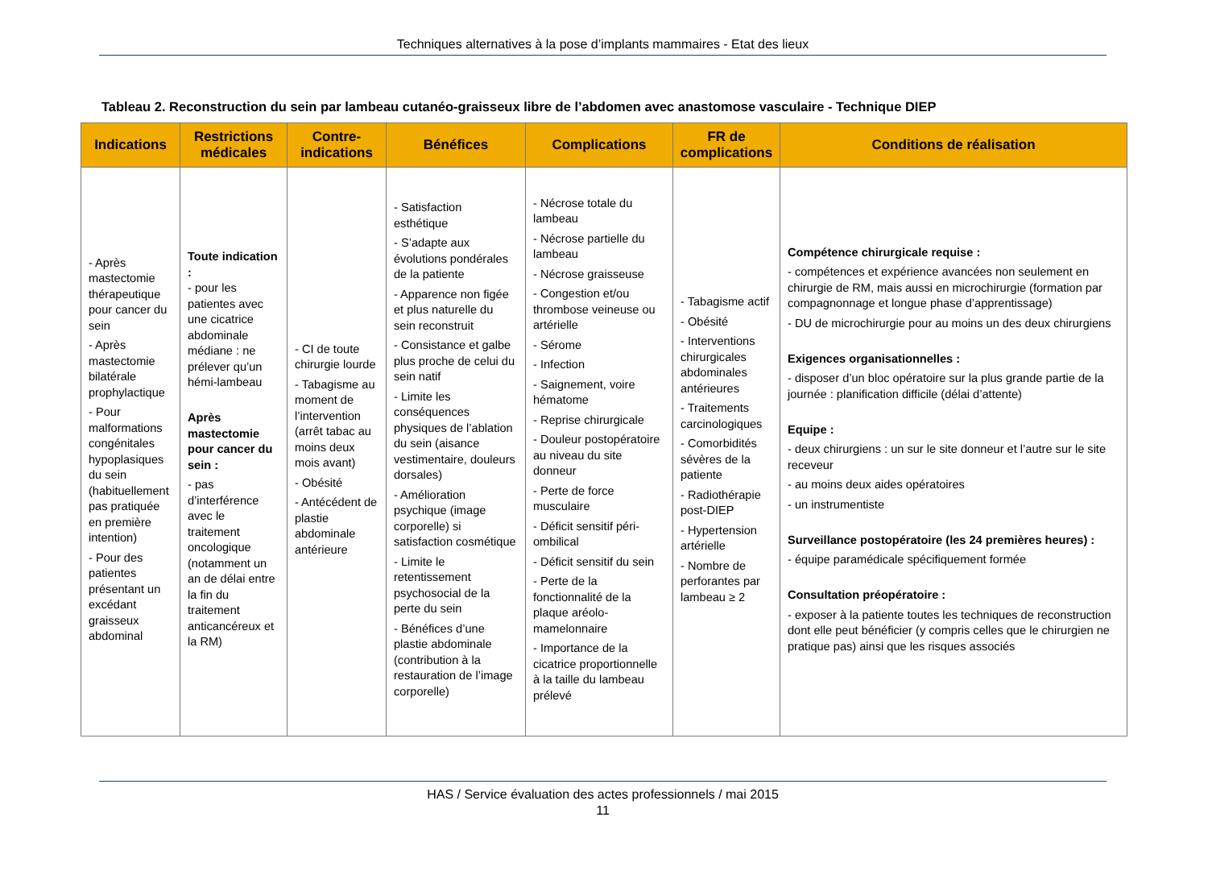Techniques alternatives à la pose d’implants mammaires - Etat des lieux
Tableau 2. Reconstruction du sein par lambeau cutanéo-graisseux libre de l’abdomen avec anastomose vasculaire - Technique DIEP
| Indications | Restrictions médicales | Contre-indications | Bénéfices | Complications | FR de complications | Conditions de réalisation |
| --- | --- | --- | --- | --- | --- | --- |
| - Après mastectomie thérapeutique pour cancer du sein - Après mastectomie bilatérale prophylactique - Pour malformations congénitales hypoplasiques du sein (habituellement pas pratiquée en première intention) - Pour des patientes présentant un excédant graisseux abdominal | Toute indication : - pour les patientes avec une cicatrice abdominale médiane : ne prélever qu’un hémi-lambeau Après mastectomie pour cancer du sein : - pas d’interférence avec le traitement oncologique (notamment un an de délai entre la fin du traitement anticancéreux et la RM) | - CI de toute chirurgie lourde - Tabagisme au moment de l’intervention (arrêt tabac au moins deux mois avant) - Obésité - Antécédent de plastie abdominale antérieure | - Satisfaction esthétique - S’adapte aux évolutions pondérales de la patiente - Apparence non figée et plus naturelle du sein reconstruit - Consistance et galbe plus proche de celui du sein natif - Limite les conséquences physiques de l’ablation du sein (aisance vestimentaire, douleurs dorsales) - Amélioration psychique (image corporelle) si satisfaction cosmétique - Limite le retentissement psychosocial de la perte du sein - Bénéfices d’une plastie abdominale (contribution à la restauration de l’image corporelle) | - Nécrose totale du lambeau - Nécrose partielle du lambeau - Nécrose graisseuse - Congestion et/ou thrombose veineuse ou artérielle - Sérome - Infection - Saignement, voire hématome - Reprise chirurgicale - Douleur postopératoire au niveau du site donneur - Perte de force musculaire - Déficit sensitif péri-ombilical - Déficit sensitif du sein - Perte de la fonctionnalité de la plaque aréolo-mamelonnaire - Importance de la cicatrice proportionnelle à la taille du lambeau prélevé | - Tabagisme actif - Obésité - Interventions chirurgicales abdominales antérieures - Traitements carcinologiques - Comorbidités sévères de la patiente - Radiothérapie post-DIEP - Hypertension artérielle - Nombre de perforantes par lambeau ≥ 2 | Compétence chirurgicale requise : - compétences et expérience avancées non seulement en chirurgie de RM, mais aussi en microchirurgie (formation par compagnonnage et longue phase d’apprentissage) - DU de microchirurgie pour au moins un des deux chirurgiens Exigences organisationnelles : - disposer d’un bloc opératoire sur la plus grande partie de la journée : planification difficile (délai d’attente) Equipe : - deux chirurgiens : un sur le site donneur et l’autre sur le site receveur - au moins deux aides opératoires - un instrumentiste Surveillance postopératoire (les 24 premières heures) : - équipe paramédicale spécifiquement formée Consultation préopératoire : - exposer à la patiente toutes les techniques de reconstruction dont elle peut bénéficier (y compris celles que le chirurgien ne pratique pas) ainsi que les risques associés |
HAS / Service évaluation des actes professionnels / mai 2015
11